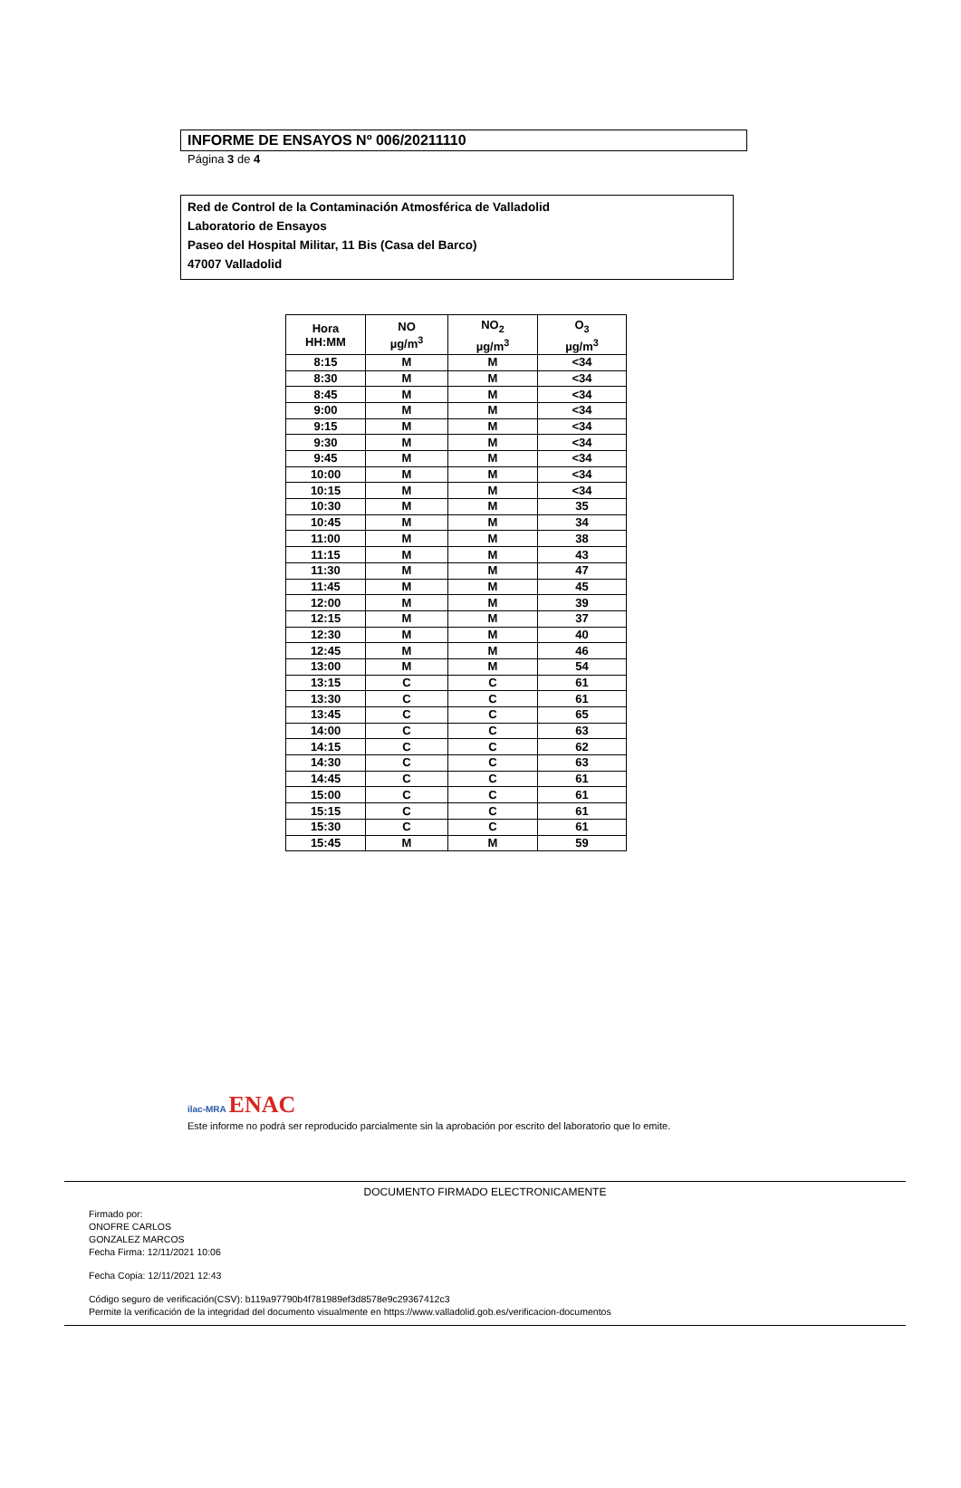INFORME DE ENSAYOS Nº 006/20211110
Página 3 de 4
Red de Control de la Contaminación Atmosférica de Valladolid
Laboratorio de Ensayos
Paseo del Hospital Militar, 11 Bis (Casa del Barco)
47007 Valladolid
| Hora HH:MM | NO µg/m<sup>3</sup> | NO<sub>2</sub> µg/m<sup>3</sup> | O<sub>3</sub> µg/m<sup>3</sup> |
| --- | --- | --- | --- |
| 8:15 | M | M | <34 |
| 8:30 | M | M | <34 |
| 8:45 | M | M | <34 |
| 9:00 | M | M | <34 |
| 9:15 | M | M | <34 |
| 9:30 | M | M | <34 |
| 9:45 | M | M | <34 |
| 10:00 | M | M | <34 |
| 10:15 | M | M | <34 |
| 10:30 | M | M | 35 |
| 10:45 | M | M | 34 |
| 11:00 | M | M | 38 |
| 11:15 | M | M | 43 |
| 11:30 | M | M | 47 |
| 11:45 | M | M | 45 |
| 12:00 | M | M | 39 |
| 12:15 | M | M | 37 |
| 12:30 | M | M | 40 |
| 12:45 | M | M | 46 |
| 13:00 | M | M | 54 |
| 13:15 | C | C | 61 |
| 13:30 | C | C | 61 |
| 13:45 | C | C | 65 |
| 14:00 | C | C | 63 |
| 14:15 | C | C | 62 |
| 14:30 | C | C | 63 |
| 14:45 | C | C | 61 |
| 15:00 | C | C | 61 |
| 15:15 | C | C | 61 |
| 15:30 | C | C | 61 |
| 15:45 | M | M | 59 |
ilac-MRA ENAC
Este informe no podrá ser reproducido parcialmente sin la aprobación por escrito del laboratorio que lo emite.
DOCUMENTO FIRMADO ELECTRONICAMENTE
Firmado por:
ONOFRE CARLOS
GONZALEZ MARCOS
Fecha Firma: 12/11/2021 10:06
Fecha Copia: 12/11/2021 12:43
Código seguro de verificación(CSV): b119a97790b4f781989ef3d8578e9c29367412c3
Permite la verificación de la integridad del documento visualmente en https://www.valladolid.gob.es/verificacion-documentos